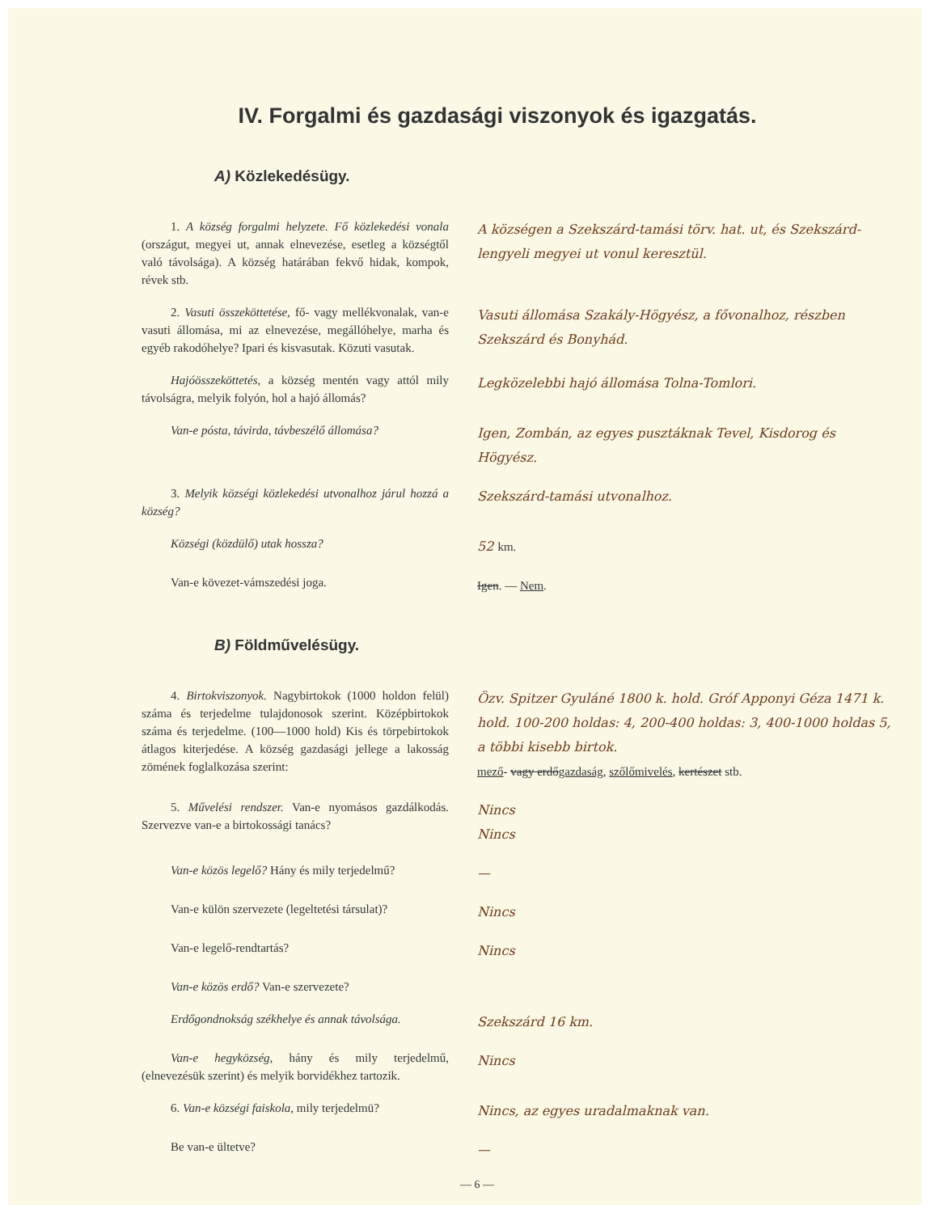IV. Forgalmi és gazdasági viszonyok és igazgatás.
A) Közlekedésügy.
1. A község forgalmi helyzete. Fő közlekedési vonala (országut, megyei ut, annak elnevezése, esetleg a községtől való távolsága). A község határában fekvő hidak, kompok, révek stb.
A községen a Szekszárd-tamási törv. hat. ut, és Szekszárd-lengyeli megyei ut vonul keresztül.
2. Vasuti összeköttetése, fő- vagy mellékvonalak, van-e vasuti állomása, mi az elnevezése, megállóhelye, marha és egyéb rakodóhelye? Ipari és kisvasutak. Közuti vasutak.
Vasuti állomása Szakály-Högyész, a fővonalhoz, részben Szekszárd és Bonyhád.
Hajóösszeköttetés, a község mentén vagy attól mily távolságra, melyik folyón, hol a hajó állomás?
Legközelebbi hajó állomása Tolna-Tomlori.
Van-e pósta, távirda, távbeszélő állomása?
Igen, Zombán, az egyes pusztáknak Tevel, Kisdorog és Högyész.
3. Melyik községi közlekedési utvonalhoz járul hozzá a község?
Szekszárd-tamási utvonalhoz.
Községi (közdülő) utak hossza?
52 km.
Van-e kövezet-vámszedési joga.
Igen. — Nem.
B) Földművelésügy.
4. Birtokviszonyok. Nagybirtokok (1000 holdon felül) száma és terjedelme tulajdonosok szerint. Középbirtokok száma és terjedelme. (100—1000 hold) Kis és törpebirtokok átlagos kiterjedése. A község gazdasági jellege a lakosság zömének foglalkozása szerint:
Özv. Spitzer Gyuláné 1800 k. hold. Gróf Apponyi Géza 1471 k. hold. 100-200 holdas: 4, 200-400 holdas: 3, 400-1000 holdas 5, a többi kisebb birtok.
mező- vagy erdőgazdaság, szőlőmivelés, kertészet stb.
5. Művelési rendszer. Van-e nyomásos gazdálkodás. Szervezve van-e a birtokossági tanács?
Nincs
Nincs
Van-e közös legelő? Hány és mily terjedelmű?
—
Van-e külön szervezete (legeltetési társulat)?
Nincs
Van-e legelő-rendtartás?
Nincs
Van-e közös erdő? Van-e szervezete?
Erdőgondnokság székhelye és annak távolsága.
Szekszárd 16 km.
Van-e hegyközség, hány és mily terjedelmű, (elnevezésük szerint) és melyik borvidékhez tartozik.
Nincs
6. Van-e községi faiskola, mily terjedelmü?
Nincs, az egyes uradalmaknak van.
Be van-e ültetve?
—
— 6 —